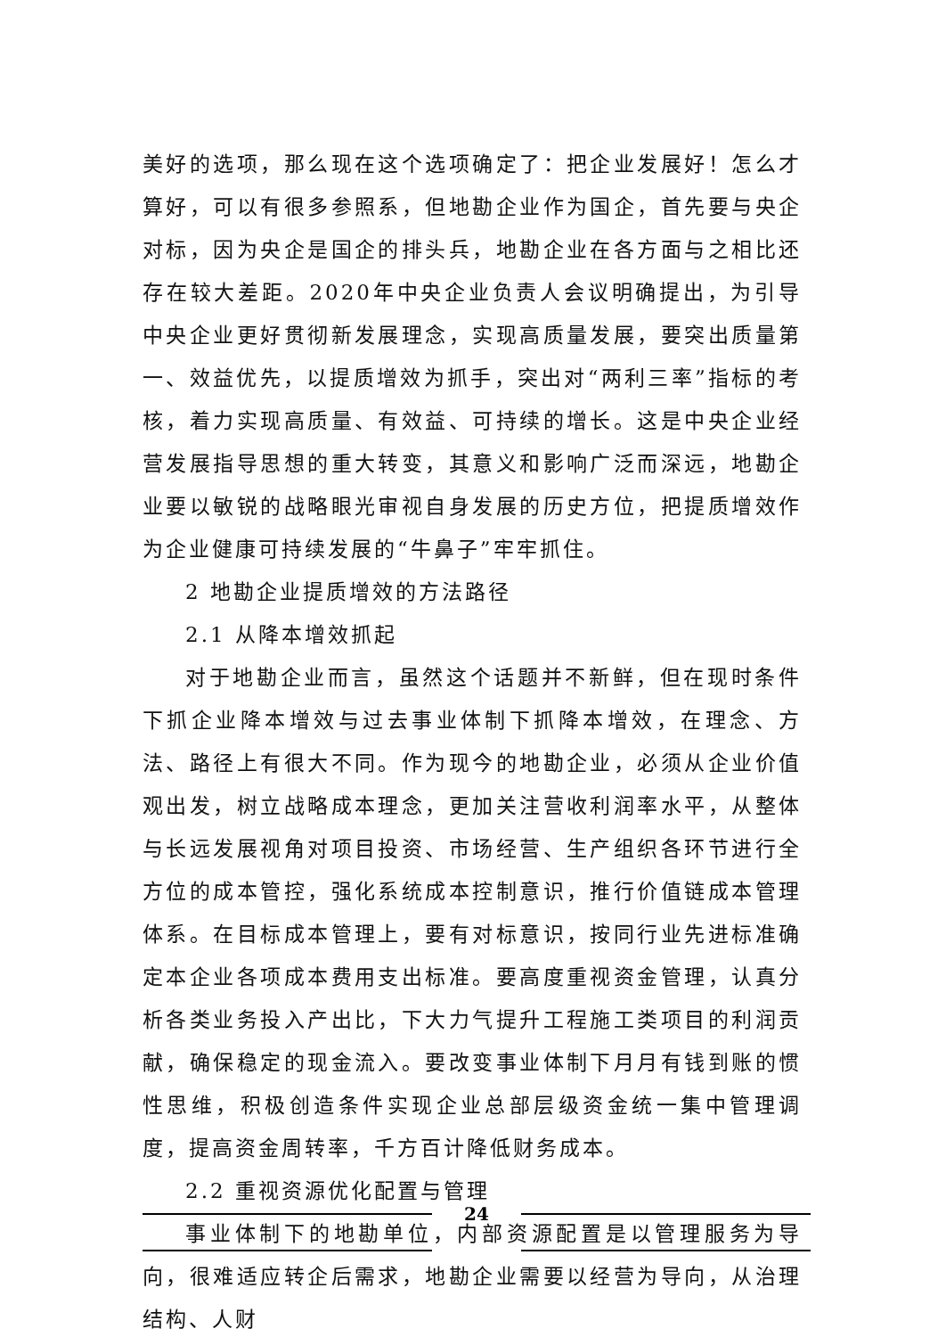美好的选项，那么现在这个选项确定了：把企业发展好！怎么才算好，可以有很多参照系，但地勘企业作为国企，首先要与央企对标，因为央企是国企的排头兵，地勘企业在各方面与之相比还存在较大差距。2020年中央企业负责人会议明确提出，为引导中央企业更好贯彻新发展理念，实现高质量发展，要突出质量第一、效益优先，以提质增效为抓手，突出对“两利三率”指标的考核，着力实现高质量、有效益、可持续的增长。这是中央企业经营发展指导思想的重大转变，其意义和影响广泛而深远，地勘企业要以敏锐的战略眼光审视自身发展的历史方位，把提质增效作为企业健康可持续发展的“牛鼻子”牢牢抓住。
2 地勘企业提质增效的方法路径
2.1 从降本增效抓起
对于地勘企业而言，虽然这个话题并不新鲜，但在现时条件下抓企业降本增效与过去事业体制下抓降本增效，在理念、方法、路径上有很大不同。作为现今的地勘企业，必须从企业价值观出发，树立战略成本理念，更加关注营收利润率水平，从整体与长远发展视角对项目投资、市场经营、生产组织各环节进行全方位的成本管控，强化系统成本控制意识，推行价值链成本管理体系。在目标成本管理上，要有对标意识，按同行业先进标准确定本企业各项成本费用支出标准。要高度重视资金管理，认真分析各类业务投入产出比，下大力气提升工程施工类项目的利润贡献，确保稳定的现金流入。要改变事业体制下月月有钱到账的惯性思维，积极创造条件实现企业总部层级资金统一集中管理调度，提高资金周转率，千方百计降低财务成本。
2.2 重视资源优化配置与管理
事业体制下的地勘单位，内部资源配置是以管理服务为导向，很难适应转企后需求，地勘企业需要以经营为导向，从治理结构、人财
24